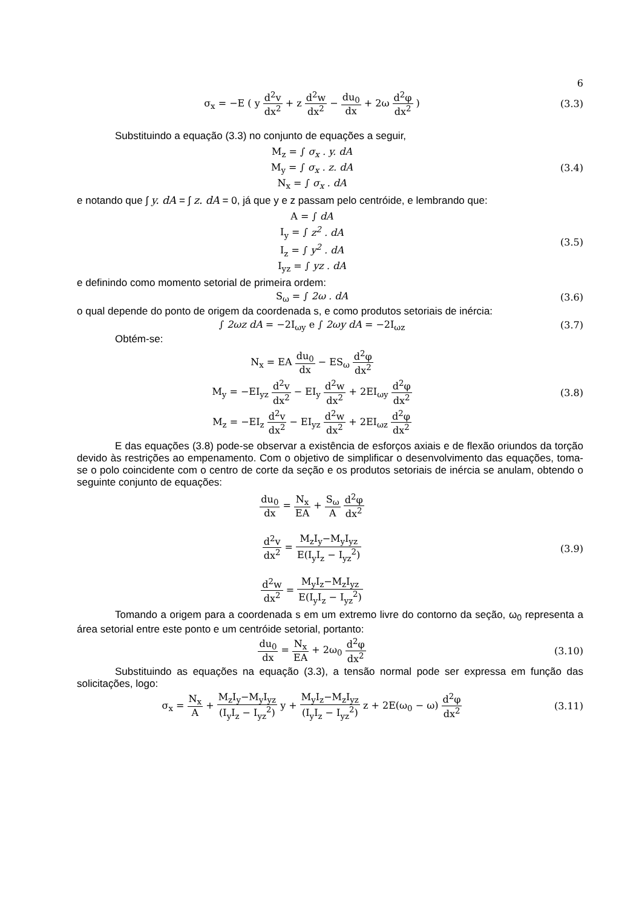6
σ<sub>x</sub> = −E ( y d<sup>2</sup>v dx<sup>2</sup> + z d<sup>2</sup>w dx<sup>2</sup> − du<sub>0</sub> dx + 2ω d<sup>2</sup>φ dx<sup>2</sup> )
(3.3)
Substituindo a equação (3.3) no conjunto de equações a seguir,
M<sub>z</sub> = ∫ σ<sub>x</sub> . y. dA
M<sub>y</sub> = ∫ σ<sub>x</sub> . z. dA
N<sub>x</sub> = ∫ σ<sub>x</sub> . dA
(3.4)
e notando que ∫ y. dA = ∫ z. dA = 0, já que y e z passam pelo centróide, e lembrando que:
A = ∫ dA
I<sub>y</sub> = ∫ z<sup>2</sup> . dA
I<sub>z</sub> = ∫ y<sup>2</sup> . dA
I<sub>yz</sub> = ∫ yz . dA
(3.5)
e definindo como momento setorial de primeira ordem:
S<sub>ω</sub> = ∫ 2ω . dA (3.6)
o qual depende do ponto de origem da coordenada s, e como produtos setoriais de inércia:
∫ 2ωz dA = −2I<sub>ωy</sub> e ∫ 2ωy dA = −2I<sub>ωz</sub>
(3.7)
Obtém-se:
N<sub>x</sub> = EA du<sub>0</sub> dx − ES<sub>ω</sub> d<sup>2</sup>φ dx<sup>2</sup>
M<sub>y</sub> = −EI<sub>yz</sub> d<sup>2</sup>v dx<sup>2</sup> − EI<sub>y</sub> d<sup>2</sup>w dx<sup>2</sup> + 2EI<sub>ωy</sub> d<sup>2</sup>φ dx<sup>2</sup>
M<sub>z</sub> = −EI<sub>z</sub> d<sup>2</sup>v dx<sup>2</sup> − EI<sub>yz</sub> d<sup>2</sup>w dx<sup>2</sup> + 2EI<sub>ωz</sub> d<sup>2</sup>φ dx<sup>2</sup>
(3.8)
E das equações (3.8) pode-se observar a existência de esforços axiais e de flexão oriundos da torção devido às restrições ao empenamento. Com o objetivo de simplificar o desenvolvimento das equações, toma-se o polo coincidente com o centro de corte da seção e os produtos setoriais de inércia se anulam, obtendo o seguinte conjunto de equações:
du<sub>0</sub> dx = N<sub>x</sub> EA + S<sub>ω</sub> A d<sup>2</sup>φ dx<sup>2</sup>
d<sup>2</sup>v dx<sup>2</sup> = M<sub>z</sub>I<sub>y</sub>−M<sub>y</sub>I<sub>yz</sub> E(I<sub>y</sub>I<sub>z</sub> − I<sub>yz</sub><sup>2</sup>)
d<sup>2</sup>w dx<sup>2</sup> = M<sub>y</sub>I<sub>z</sub>−M<sub>z</sub>I<sub>yz</sub> E(I<sub>y</sub>I<sub>z</sub> − I<sub>yz</sub><sup>2</sup>)
(3.9)
Tomando a origem para a coordenada s em um extremo livre do contorno da seção, ω<sub>0</sub> representa a área setorial entre este ponto e um centróide setorial, portanto:
du<sub>0</sub> dx = N<sub>x</sub> EA + 2ω<sub>0</sub> d<sup>2</sup>φ dx<sup>2</sup> (3.10)
Substituindo as equações na equação (3.3), a tensão normal pode ser expressa em função das solicitações, logo:
σ<sub>x</sub> = N<sub>x</sub> A + M<sub>z</sub>I<sub>y</sub>−M<sub>y</sub>I<sub>yz</sub> (I<sub>y</sub>I<sub>z</sub> − I<sub>yz</sub><sup>2</sup>) y + M<sub>y</sub>I<sub>z</sub>−M<sub>z</sub>I<sub>yz</sub> (I<sub>y</sub>I<sub>z</sub> − I<sub>yz</sub><sup>2</sup>) z + 2E(ω<sub>0</sub> − ω) d<sup>2</sup>φ dx<sup>2</sup>
(3.11)